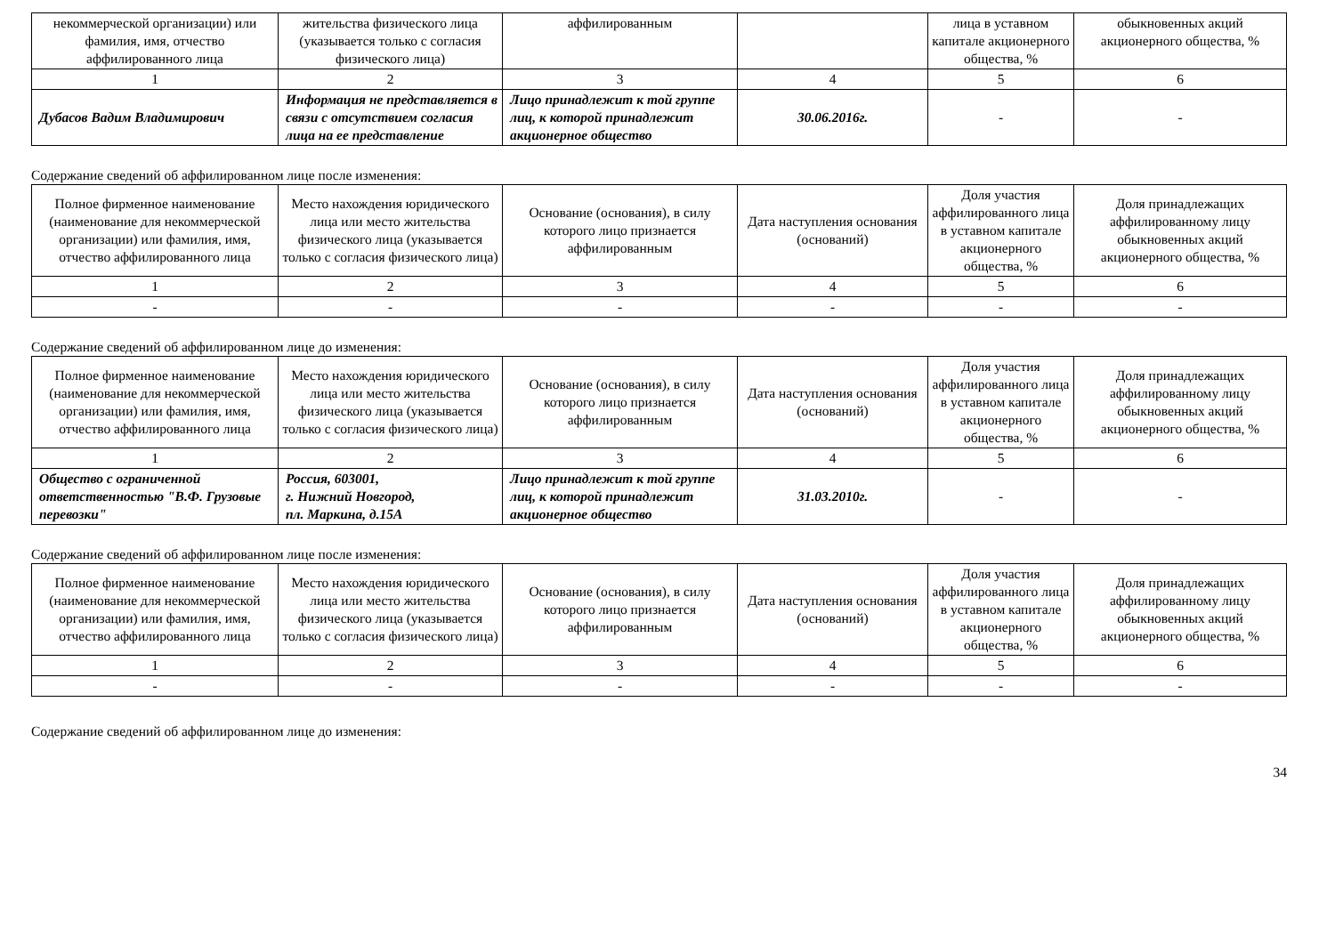| некоммерческой организации) или фамилия, имя, отчество аффилированного лица | жительства физического лица (указывается только с согласия физического лица) | аффилированным | | лица в уставном капитале акционерного общества, % | обыкновенных акций акционерного общества, % |
| 1 | 2 | 3 | 4 | 5 | 6 |
| Дубасов Вадим Владимирович | Информация не представляется в связи с отсутствием согласия лица на ее представление | Лицо принадлежит к той группе лиц, к которой принадлежит акционерное общество | 30.06.2016г. | - | - |
Содержание сведений об аффилированном лице после изменения:
| Полное фирменное наименование (наименование для некоммерческой организации) или фамилия, имя, отчество аффилированного лица | Место нахождения юридического лица или место жительства физического лица (указывается только с согласия физического лица) | Основание (основания), в силу которого лицо признается аффилированным | Дата наступления основания (оснований) | Доля участия аффилированного лица в уставном капитале акционерного общества, % | Доля принадлежащих аффилированному лицу обыкновенных акций акционерного общества, % |
| --- | --- | --- | --- | --- | --- |
| 1 | 2 | 3 | 4 | 5 | 6 |
| - | - | - | - | - | - |
Содержание сведений об аффилированном лице до изменения:
| Полное фирменное наименование (наименование для некоммерческой организации) или фамилия, имя, отчество аффилированного лица | Место нахождения юридического лица или место жительства физического лица (указывается только с согласия физического лица) | Основание (основания), в силу которого лицо признается аффилированным | Дата наступления основания (оснований) | Доля участия аффилированного лица в уставном капитале акционерного общества, % | Доля принадлежащих аффилированному лицу обыкновенных акций акционерного общества, % |
| --- | --- | --- | --- | --- | --- |
| 1 | 2 | 3 | 4 | 5 | 6 |
| Общество с ограниченной ответственностью "В.Ф. Грузовые перевозки" | Россия, 603001, г. Нижний Новгород, пл. Маркина, д.15А | Лицо принадлежит к той группе лиц, к которой принадлежит акционерное общество | 31.03.2010г. | - | - |
Содержание сведений об аффилированном лице после изменения:
| Полное фирменное наименование (наименование для некоммерческой организации) или фамилия, имя, отчество аффилированного лица | Место нахождения юридического лица или место жительства физического лица (указывается только с согласия физического лица) | Основание (основания), в силу которого лицо признается аффилированным | Дата наступления основания (оснований) | Доля участия аффилированного лица в уставном капитале акционерного общества, % | Доля принадлежащих аффилированному лицу обыкновенных акций акционерного общества, % |
| --- | --- | --- | --- | --- | --- |
| 1 | 2 | 3 | 4 | 5 | 6 |
| - | - | - | - | - | - |
Содержание сведений об аффилированном лице до изменения:
34